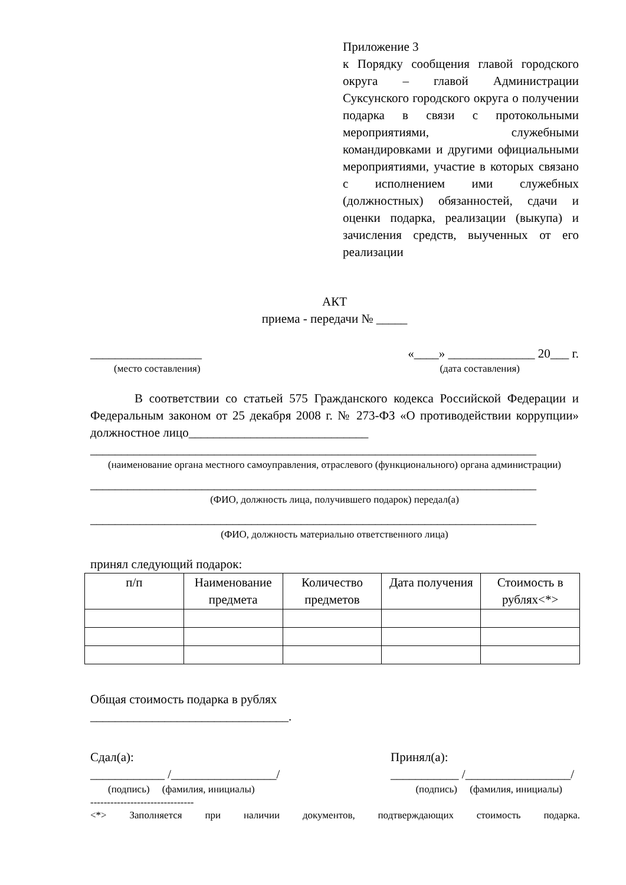Приложение 3
к Порядку сообщения главой городского округа – главой Администрации Суксунского городского округа о получении подарка в связи с протокольными мероприятиями, служебными командировками и другими официальными мероприятиями, участие в которых связано с исполнением ими служебных (должностных) обязанностей, сдачи и оценки подарка, реализации (выкупа) и зачисления средств, выученных от его реализации
АКТ
приема - передачи № _____
__________________ «____» ______________ 20___ г.
(место составления) (дата составления)
В соответствии со статьей 575 Гражданского кодекса Российской Федерации и Федеральным законом от 25 декабря 2008 г. № 273-ФЗ «О противодействии коррупции» должностное лицо_____________________________
________________________________________________________________________
(наименование органа местного самоуправления, отраслевого (функционального) органа администрации)
________________________________________________________________________
(ФИО, должность лица, получившего подарок) передал(а)
________________________________________________________________________
(ФИО, должность материально ответственного лица)
принял следующий подарок:
| п/п | Наименование предмета | Количество предметов | Дата получения | Стоимость в рублях<*> |
Общая стоимость подарка в рублях
________________________________.
Сдал(а):
____________ /_________________/ Принял(а):
___________ /_________________/
(подпись) (фамилия, инициалы) (подпись) (фамилия, инициалы)
-------------------------------
<*> Заполняется при наличии документов, подтверждающих стоимость подарка.